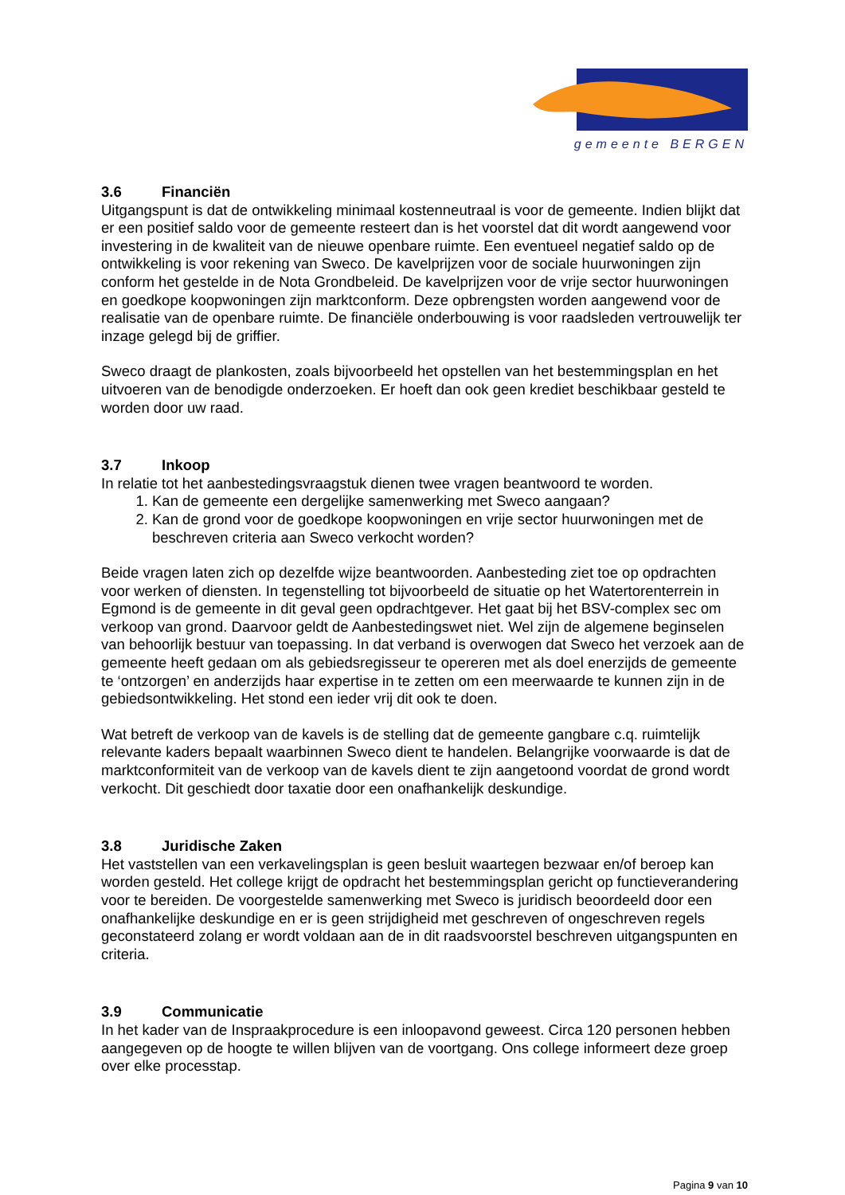gemeente BERGEN
3.6 Financiën
Uitgangspunt is dat de ontwikkeling minimaal kostenneutraal is voor de gemeente. Indien blijkt dat er een positief saldo voor de gemeente resteert dan is het voorstel dat dit wordt aangewend voor investering in de kwaliteit van de nieuwe openbare ruimte. Een eventueel negatief saldo op de ontwikkeling is voor rekening van Sweco. De kavelprijzen voor de sociale huurwoningen zijn conform het gestelde in de Nota Grondbeleid. De kavelprijzen voor de vrije sector huurwoningen en goedkope koopwoningen zijn marktconform. Deze opbrengsten worden aangewend voor de realisatie van de openbare ruimte. De financiële onderbouwing is voor raadsleden vertrouwelijk ter inzage gelegd bij de griffier.
Sweco draagt de plankosten, zoals bijvoorbeeld het opstellen van het bestemmingsplan en het uitvoeren van de benodigde onderzoeken. Er hoeft dan ook geen krediet beschikbaar gesteld te worden door uw raad.
3.7 Inkoop
In relatie tot het aanbestedingsvraagstuk dienen twee vragen beantwoord te worden.
1. Kan de gemeente een dergelijke samenwerking met Sweco aangaan?
2. Kan de grond voor de goedkope koopwoningen en vrije sector huurwoningen met de beschreven criteria aan Sweco verkocht worden?
Beide vragen laten zich op dezelfde wijze beantwoorden. Aanbesteding ziet toe op opdrachten voor werken of diensten. In tegenstelling tot bijvoorbeeld de situatie op het Watertorenterrein in Egmond is de gemeente in dit geval geen opdrachtgever. Het gaat bij het BSV-complex sec om verkoop van grond. Daarvoor geldt de Aanbestedingswet niet. Wel zijn de algemene beginselen van behoorlijk bestuur van toepassing. In dat verband is overwogen dat Sweco het verzoek aan de gemeente heeft gedaan om als gebiedsregisseur te opereren met als doel enerzijds de gemeente te ‘ontzorgen’ en anderzijds haar expertise in te zetten om een meerwaarde te kunnen zijn in de gebiedsontwikkeling. Het stond een ieder vrij dit ook te doen.
Wat betreft de verkoop van de kavels is de stelling dat de gemeente gangbare c.q. ruimtelijk relevante kaders bepaalt waarbinnen Sweco dient te handelen. Belangrijke voorwaarde is dat de marktconformiteit van de verkoop van de kavels dient te zijn aangetoond voordat de grond wordt verkocht. Dit geschiedt door taxatie door een onafhankelijk deskundige.
3.8 Juridische Zaken
Het vaststellen van een verkavelingsplan is geen besluit waartegen bezwaar en/of beroep kan worden gesteld. Het college krijgt de opdracht het bestemmingsplan gericht op functieverandering voor te bereiden. De voorgestelde samenwerking met Sweco is juridisch beoordeeld door een onafhankelijke deskundige en er is geen strijdigheid met geschreven of ongeschreven regels geconstateerd zolang er wordt voldaan aan de in dit raadsvoorstel beschreven uitgangspunten en criteria.
3.9 Communicatie
In het kader van de Inspraakprocedure is een inloopavond geweest. Circa 120 personen hebben aangegeven op de hoogte te willen blijven van de voortgang. Ons college informeert deze groep over elke processtap.
Pagina 9 van 10